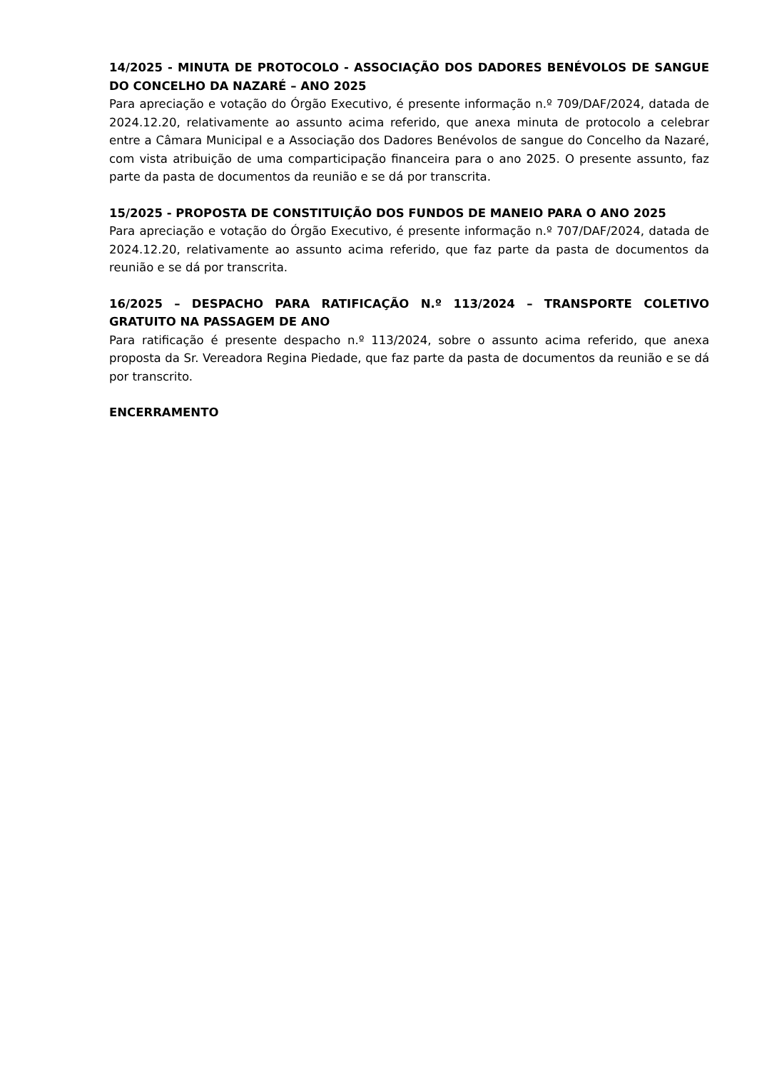14/2025 - MINUTA DE PROTOCOLO - ASSOCIAÇÃO DOS DADORES BENÉVOLOS DE SANGUE DO CONCELHO DA NAZARÉ – ANO 2025
Para apreciação e votação do Órgão Executivo, é presente informação n.º 709/DAF/2024, datada de 2024.12.20, relativamente ao assunto acima referido, que anexa minuta de protocolo a celebrar entre a Câmara Municipal e a Associação dos Dadores Benévolos de sangue do Concelho da Nazaré, com vista atribuição de uma comparticipação financeira para o ano 2025. O presente assunto, faz parte da pasta de documentos da reunião e se dá por transcrita.
15/2025 - PROPOSTA DE CONSTITUIÇÃO DOS FUNDOS DE MANEIO PARA O ANO 2025
Para apreciação e votação do Órgão Executivo, é presente informação n.º 707/DAF/2024, datada de 2024.12.20, relativamente ao assunto acima referido, que faz parte da pasta de documentos da reunião e se dá por transcrita.
16/2025 – DESPACHO PARA RATIFICAÇÃO N.º 113/2024 – TRANSPORTE COLETIVO GRATUITO NA PASSAGEM DE ANO
Para ratificação é presente despacho n.º 113/2024, sobre o assunto acima referido, que anexa proposta da Sr. Vereadora Regina Piedade, que faz parte da pasta de documentos da reunião e se dá por transcrito.
ENCERRAMENTO